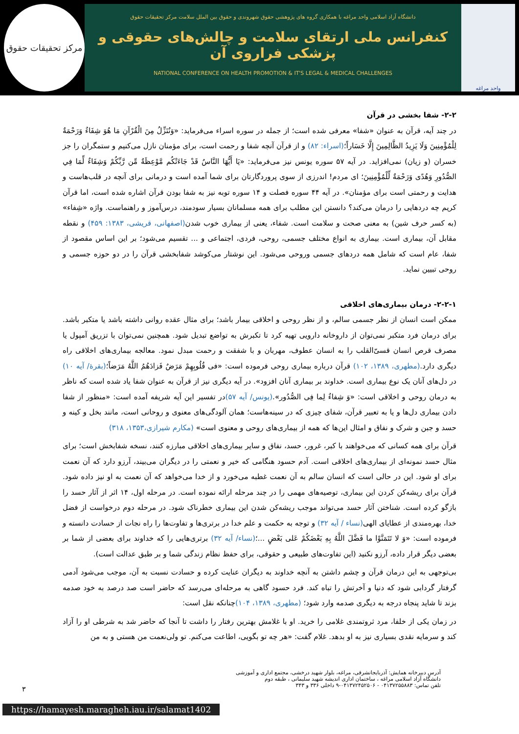واحد مراغه
دانشگاه آزاد اسلامی واحد مراغه با همکاری گروه های پژوهشی حقوق شهروندی و حقوق بین الملل سلامت مرکز تحقیقات حقوق
کنفرانس ملی ارتقای سلامت و چالش‌های حقوقی و پزشکی فراروی آن
NATIONAL CONFERENCE ON HEALTH PROMOTION & IT'S LEGAL & MEDICAL CHALLENGES
مرکز تحقیقات حقوق
۲-۲- شفا بخشی در قرآن
در چند آیه، قرآن به عنوان «شفا» معرفی شده است؛ از جمله در سوره اسراء می‌فرماید: «وَنُنَزِّلُ مِنَ الْقُرْآنِ مَا هُوَ شِفَاءٌ وَرَحْمَةٌ لِلْمُؤْمِنِينَ وَلَا يَزِيدُ الظَّالِمِينَ إِلَّا خَسَاراً؛(اسراء: ۸۲) و از قرآن آنچه شفا و رحمت است، برای مؤمنان نازل می‌کنیم و ستمگران را جز خسران (و زیان) نمی‌افزاید. در آیه ۵۷ سوره یونس نیز می‌فرماید: «يَا أَيُّهَا النَّاسُ قَدْ جَاءَتْكُم مَّوْعِظَةٌ مِّن رَّبِّكُمْ وَشِفَاءٌ لِّمَا فِي الصُّدُورِ وَهُدًى وَرَحْمَةٌ لِّلْمُؤْمِنِينَ؛ ای مردم! اندرزی از سوی پروردگارتان برای شما آمده است و درمانی برای آنچه در قلب‌هاست و هدایت و رحمتی است برای مؤمنان». در آیه ۴۴ سوره فصلت و ۱۴ سوره توبه نیز به شفا بودن قرآن اشاره شده است، اما قرآن کریم چه دردهایی را درمان می‌کند؟ دانستن این مطلب برای همه مسلمانان بسیار سودمند، درس‌آموز و راهنماست. واژه «شِفاء» (به کسر حرف شین) به معنی صحت و سلامت است. شفاء، یعنی از بیماری خوب شدن(اصفهانی، قریشی، ۱۳۸۳: ۴۵۹) و نقطه مقابل آن، بیماری است. بیماری به انواع مختلف جسمی، روحی، فردی، اجتماعی و ... تقسیم می‌شود؛ بر این اساس مقصود از شفا، عام است که شامل همه دردهای جسمی وروحی می‌شود. این نوشتار می‌کوشد شفابخشی قرآن را در دو حوزه جسمی و روحی تبیین نماید.
۲-۲-۱- درمان بیماری‌های اخلاقی
ممکن است انسان از نظر جسمی سالم، و از نظر روحی و اخلاقی بیمار باشد؛ برای مثال عقده روانی داشته باشد یا متکبر باشد. برای درمان فرد متکبر نمی‌توان از داروخانه دارویی تهیه کرد تا تکبرش به تواضع تبدیل شود. همچنین نمی‌توان با تزریق آمپول یا مصرف قرص انسان قسیّ‌القلب را به انسان عطوف، مهربان و با شفقت و رحمت مبدل نمود. معالجه بیماری‌های اخلاقی راه دیگری دارد.(مطهری، ۱۳۸۹، ۱۰۲) قرآن درباره بیماری روحی فرموده است: «فی قُلُوبِهِمْ مَرَضٌ فَزادَهُمُ اللَّهُ مَرَضاً؛(بقرۀ/ آیه ۱۰) در دل‌های آنان یک نوع بیماری است. خداوند بر بیماری آنان افزود». در آیه دیگری نیز از قرآن به عنوان شفا یاد شده است که ناظر به درمان روحی و اخلاقی است: «وَ شِفاءٌ لِما فِی الصُّدُور».(یونس/ آیه ۵۷) در تفسیر این آیه شریفه آمده است: «منظور از شفا دادن بیماری دل‌ها و یا به تعبیر قرآن، شفای چیزی که در سینه‌هاست؛ همان آلودگی‌های معنوی و روحانی است، مانند بخل و کینه و حسد و جبن و شرک و نفاق و امثال این‌ها که همه از بیماری‌های روحی و معنوی است» (مکارم شیرازی،۱۳۵۳، ۳۱۸)
قرآن برای همه کسانی که می‌خواهند با کبر، غرور، حسد، نفاق و سایر بیماری‌های اخلاقی مبارزه کنند، نسخه شفابخش است؛ برای مثال حسد نمونه‌ای از بیماری‌های اخلاقی است. آدم حسود هنگامی که خیر و نعمتی را در دیگران می‌بیند، آرزو دارد که آن نعمت برای او شود. این در حالی است که انسان سالم به آن نعمت غطبه می‌خورد و از خدا می‌خواهد که آن نعمت به او نیز داده شود. قرآن برای ریشه‌کن کردن این بیماری، توصیه‌های مهمی را در چند مرحله ارائه نموده است. در مرحله اول، ۱۴ اثر از آثار حسد را بازگو کرده است. شناختن آثار حسد می‌تواند موجب ریشه‌کن شدن این بیماری خطرناک شود. در مرحله دوم درخواست از فضل خدا، بهره‌مندی از عطایای الهی(نساء / آیه ۳۲) و توجه به حکمت و علم خدا در برتری‌ها و تفاوت‌ها را راه نجات از حسادت دانسته و فرموده است: «وَ لا تَتَمَنَّوْا ما فَضَّلَ اللَّهُ بِهِ بَعْضَكُمْ عَلى بَعْضٍ ...؛(نساء/ آیه ۳۲) برتری‌هایی را که خداوند برای بعضی از شما بر بعضی دیگر قرار داده، آرزو نکنید (این تفاوت‌های طبیعی و حقوقی، برای حفظ نظام زندگی شما و بر طبق عدالت است).
بی‌توجهی به این درمان قرآن و چشم داشتن به آنچه خداوند به دیگران عنایت کرده و حسادت نسبت به آن، موجب می‌شود آدمی گرفتار گردابی شود که دنیا و آخرتش را تباه کند. فرد حسود گاهی به مرحله‌ای می‌رسد که حاضر است صد درصد به خود صدمه بزند تا شاید پنجاه درجه به دیگری صدمه وارد شود؛ (مطهری، ۱۳۸۹، ۱۰۴) چنانکه نقل است:
در زمان یکی از خلفا، مرد ثروتمندی غلامی را خرید. او با غلامش بهترین رفتار را داشت تا آنجا که حاضر شد به شرطی او را آزاد کند و سرمایه نقدی بسیاری نیز به او بدهد. غلام گفت: «هر چه تو بگویی، اطاعت می‌کنم. تو ولی‌نعمت من هستی و به من
آدرس دبیرخانه همایش: آذربایجانشرقی، مراغه، بلوار شهید درخشی، مجتمع اداری و آموزشی
دانشگاه آزاد اسلامی مراغه ، ساختمان اداری اندیشه شهید سلیمانی ، طبقه دوم
تلفن تماس: ۰۴۱۳۷۲۵۵۸۸۳ - ۰۴۱۳۷۲۴۵۲۵۰۶-۹ داخلی ۳۳۶ و ۳۴۳
۳
https://hamayesh.maragheh.iau.ir/salamat1402